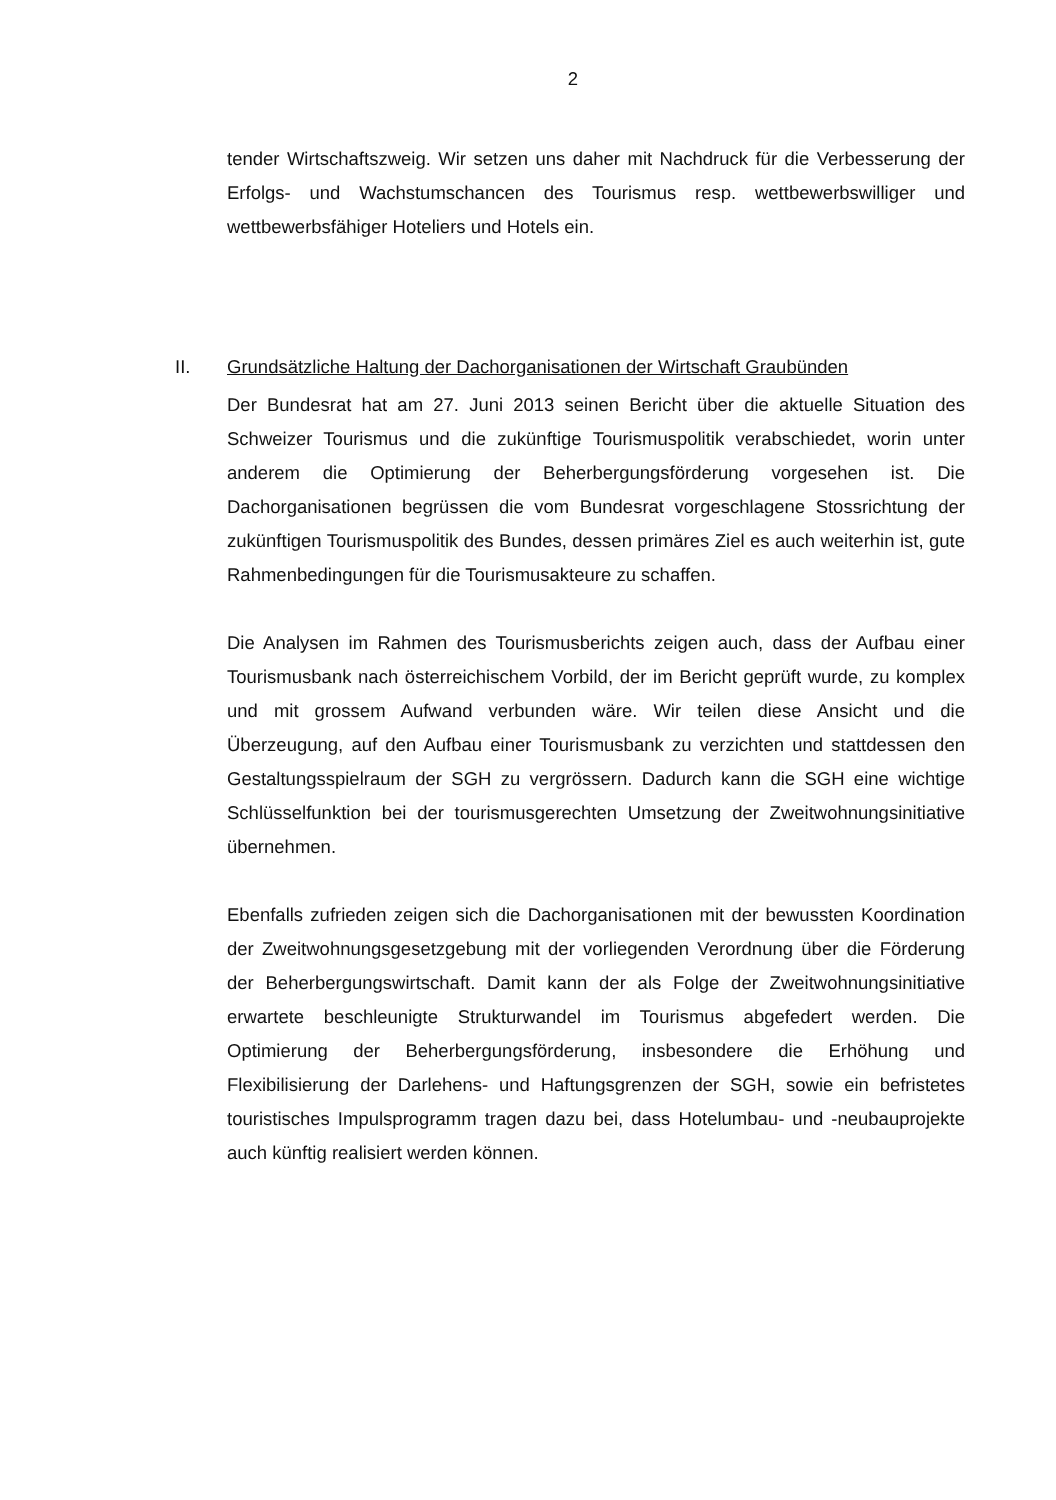2
tender Wirtschaftszweig. Wir setzen uns daher mit Nachdruck für die Verbesserung der Erfolgs- und Wachstumschancen des Tourismus resp. wettbewerbswilliger und wettbewerbsfähiger Hoteliers und Hotels ein.
II. Grundsätzliche Haltung der Dachorganisationen der Wirtschaft Graubünden
Der Bundesrat hat am 27. Juni 2013 seinen Bericht über die aktuelle Situation des Schweizer Tourismus und die zukünftige Tourismuspolitik verabschiedet, worin unter anderem die Optimierung der Beherbergungsförderung vorgesehen ist. Die Dachorganisationen begrüssen die vom Bundesrat vorgeschlagene Stossrichtung der zukünftigen Tourismuspolitik des Bundes, dessen primäres Ziel es auch weiterhin ist, gute Rahmenbedingungen für die Tourismusakteure zu schaffen.
Die Analysen im Rahmen des Tourismusberichts zeigen auch, dass der Aufbau einer Tourismusbank nach österreichischem Vorbild, der im Bericht geprüft wurde, zu komplex und mit grossem Aufwand verbunden wäre. Wir teilen diese Ansicht und die Überzeugung, auf den Aufbau einer Tourismusbank zu verzichten und stattdessen den Gestaltungsspielraum der SGH zu vergrössern. Dadurch kann die SGH eine wichtige Schlüsselfunktion bei der tourismusgerechten Umsetzung der Zweitwohnungsinitiative übernehmen.
Ebenfalls zufrieden zeigen sich die Dachorganisationen mit der bewussten Koordination der Zweitwohnungsgesetzgebung mit der vorliegenden Verordnung über die Förderung der Beherbergungswirtschaft. Damit kann der als Folge der Zweitwohnungsinitiative erwartete beschleunigte Strukturwandel im Tourismus abgefedert werden. Die Optimierung der Beherbergungsförderung, insbesondere die Erhöhung und Flexibilisierung der Darlehens- und Haftungsgrenzen der SGH, sowie ein befristetes touristisches Impulsprogramm tragen dazu bei, dass Hotelumbau- und -neubauprojekte auch künftig realisiert werden können.